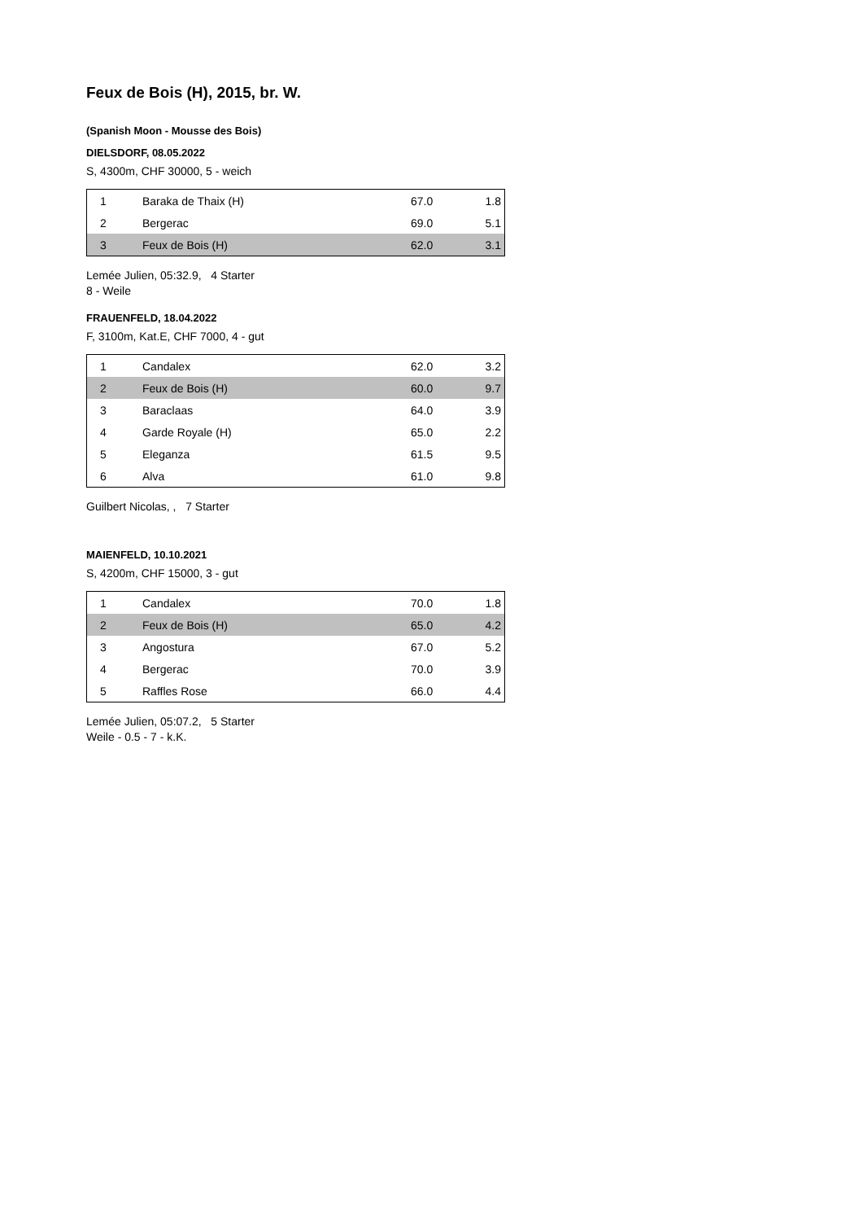Feux de Bois (H), 2015, br. W.
(Spanish Moon - Mousse des Bois)
DIELSDORF, 08.05.2022
S, 4300m, CHF 30000, 5 - weich
| 1 | Baraka de Thaix (H) | 67.0 | 1.8 |
| 2 | Bergerac | 69.0 | 5.1 |
| 3 | Feux de Bois (H) | 62.0 | 3.1 |
Lemée Julien, 05:32.9, 4 Starter
8 - Weile
FRAUENFELD, 18.04.2022
F, 3100m, Kat.E, CHF 7000, 4 - gut
| 1 | Candalex | 62.0 | 3.2 |
| 2 | Feux de Bois (H) | 60.0 | 9.7 |
| 3 | Baraclaas | 64.0 | 3.9 |
| 4 | Garde Royale (H) | 65.0 | 2.2 |
| 5 | Eleganza | 61.5 | 9.5 |
| 6 | Alva | 61.0 | 9.8 |
Guilbert Nicolas, , 7 Starter
MAIENFELD, 10.10.2021
S, 4200m, CHF 15000, 3 - gut
| 1 | Candalex | 70.0 | 1.8 |
| 2 | Feux de Bois (H) | 65.0 | 4.2 |
| 3 | Angostura | 67.0 | 5.2 |
| 4 | Bergerac | 70.0 | 3.9 |
| 5 | Raffles Rose | 66.0 | 4.4 |
Lemée Julien, 05:07.2, 5 Starter
Weile - 0.5 - 7 - k.K.